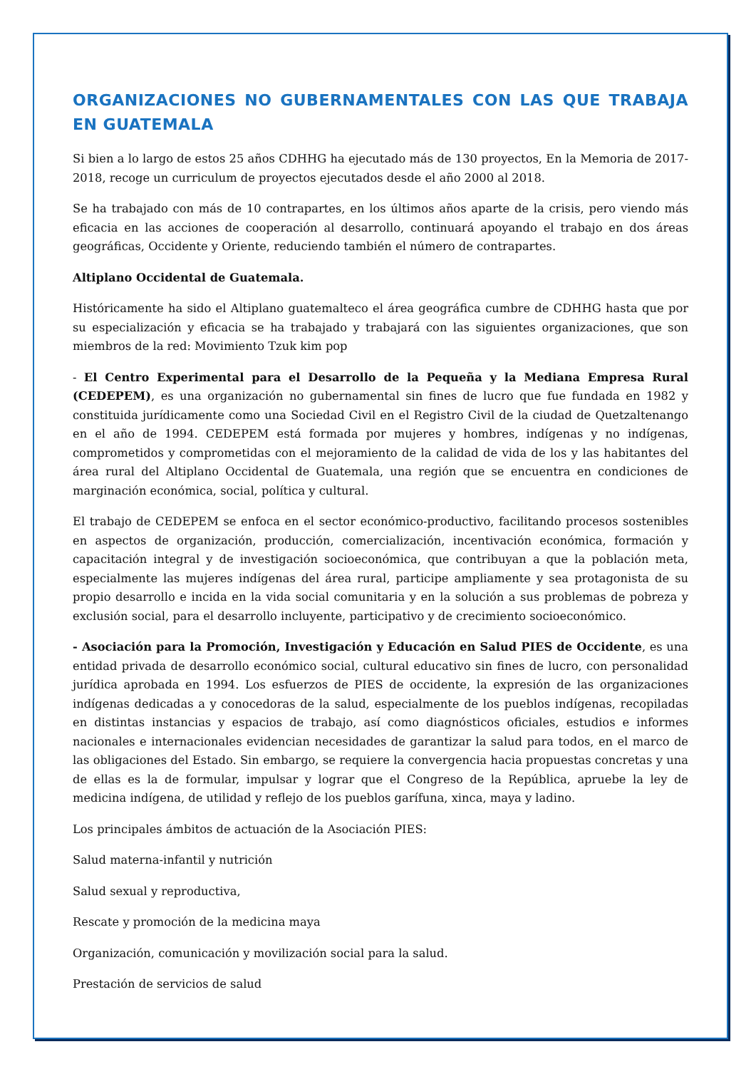ORGANIZACIONES NO GUBERNAMENTALES CON LAS QUE TRABAJA EN GUATEMALA
Si bien a lo largo de estos 25 años CDHHG ha ejecutado más de 130 proyectos, En la Memoria de 2017-2018, recoge un curriculum de proyectos ejecutados desde el año 2000 al 2018.
Se ha trabajado con más de 10 contrapartes, en los últimos años aparte de la crisis, pero viendo más eficacia en las acciones de cooperación al desarrollo, continuará apoyando el trabajo en dos áreas geográficas, Occidente y Oriente, reduciendo también el número de contrapartes.
Altiplano Occidental de Guatemala.
Históricamente ha sido el Altiplano guatemalteco el área geográfica cumbre de CDHHG hasta que por su especialización y eficacia se ha trabajado y trabajará con las siguientes organizaciones, que son miembros de la red: Movimiento Tzuk kim pop
- El Centro Experimental para el Desarrollo de la Pequeña y la Mediana Empresa Rural (CEDEPEM), es una organización no gubernamental sin fines de lucro que fue fundada en 1982 y constituida jurídicamente como una Sociedad Civil en el Registro Civil de la ciudad de Quetzaltenango en el año de 1994. CEDEPEM está formada por mujeres y hombres, indígenas y no indígenas, comprometidos y comprometidas con el mejoramiento de la calidad de vida de los y las habitantes del área rural del Altiplano Occidental de Guatemala, una región que se encuentra en condiciones de marginación económica, social, política y cultural.
El trabajo de CEDEPEM se enfoca en el sector económico-productivo, facilitando procesos sostenibles en aspectos de organización, producción, comercialización, incentivación económica, formación y capacitación integral y de investigación socioeconómica, que contribuyan a que la población meta, especialmente las mujeres indígenas del área rural, participe ampliamente y sea protagonista de su propio desarrollo e incida en la vida social comunitaria y en la solución a sus problemas de pobreza y exclusión social, para el desarrollo incluyente, participativo y de crecimiento socioeconómico.
- Asociación para la Promoción, Investigación y Educación en Salud PIES de Occidente, es una entidad privada de desarrollo económico social, cultural educativo sin fines de lucro, con personalidad jurídica aprobada en 1994. Los esfuerzos de PIES de occidente, la expresión de las organizaciones indígenas dedicadas a y conocedoras de la salud, especialmente de los pueblos indígenas, recopiladas en distintas instancias y espacios de trabajo, así como diagnósticos oficiales, estudios e informes nacionales e internacionales evidencian necesidades de garantizar la salud para todos, en el marco de las obligaciones del Estado. Sin embargo, se requiere la convergencia hacia propuestas concretas y una de ellas es la de formular, impulsar y lograr que el Congreso de la República, apruebe la ley de medicina indígena, de utilidad y reflejo de los pueblos garífuna, xinca, maya y ladino.
Los principales ámbitos de actuación de la Asociación PIES:
Salud materna-infantil y nutrición
Salud sexual y reproductiva,
Rescate y promoción de la medicina maya
Organización, comunicación y movilización social para la salud.
Prestación de servicios de salud